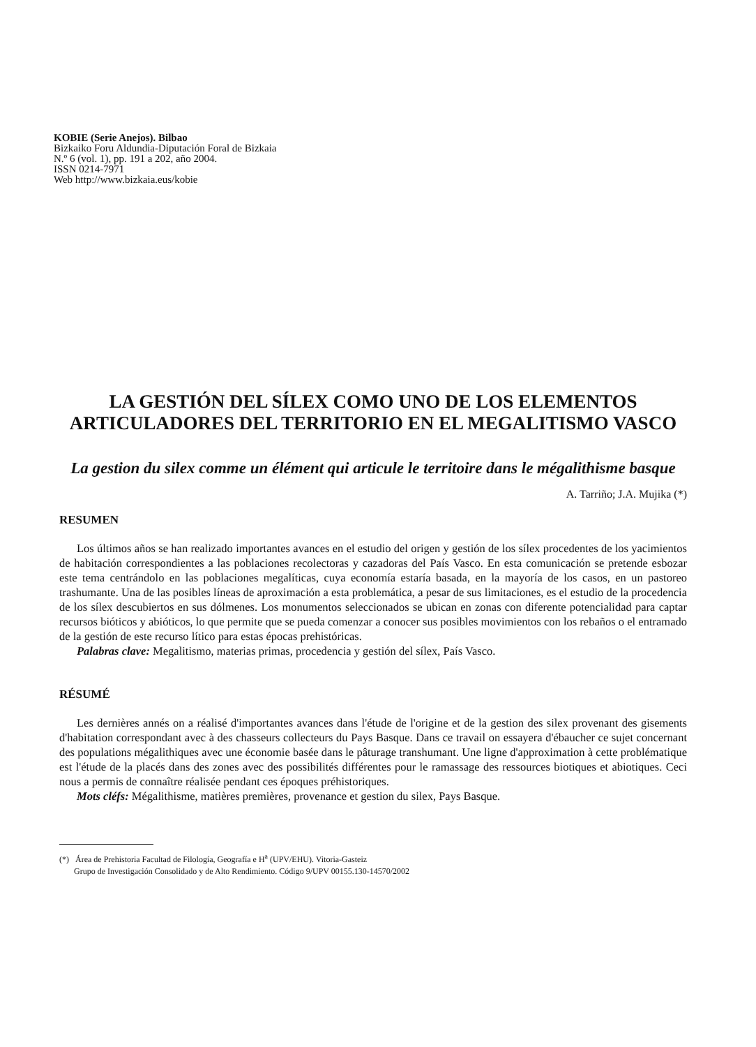KOBIE (Serie Anejos). Bilbao
Bizkaiko Foru Aldundia-Diputación Foral de Bizkaia
N.º 6 (vol. 1), pp. 191 a 202, año 2004.
ISSN 0214-7971
Web http://www.bizkaia.eus/kobie
LA GESTIÓN DEL SÍLEX COMO UNO DE LOS ELEMENTOS ARTICULADORES DEL TERRITORIO EN EL MEGALITISMO VASCO
La gestion du silex comme un élément qui articule le territoire dans le mégalithisme basque
A. Tarriño; J.A. Mujika (*)
RESUMEN
Los últimos años se han realizado importantes avances en el estudio del origen y gestión de los sílex procedentes de los yacimientos de habitación correspondientes a las poblaciones recolectoras y cazadoras del País Vasco. En esta comunicación se pretende esbozar este tema centrándolo en las poblaciones megalíticas, cuya economía estaría basada, en la mayoría de los casos, en un pastoreo trashumante. Una de las posibles líneas de aproximación a esta problemática, a pesar de sus limitaciones, es el estudio de la procedencia de los sílex descubiertos en sus dólmenes. Los monumentos seleccionados se ubican en zonas con diferente potencialidad para captar recursos bióticos y abióticos, lo que permite que se pueda comenzar a conocer sus posibles movimientos con los rebaños o el entramado de la gestión de este recurso lítico para estas épocas prehistóricas.
Palabras clave: Megalitismo, materias primas, procedencia y gestión del sílex, País Vasco.
RÉSUMÉ
Les dernières annés on a réalisé d'importantes avances dans l'étude de l'origine et de la gestion des silex provenant des gisements d'habitation correspondant avec à des chasseurs collecteurs du Pays Basque. Dans ce travail on essayera d'ébaucher ce sujet concernant des populations mégalithiques avec une économie basée dans le pâturage transhumant. Une ligne d'approximation à cette problématique est l'étude de la placés dans des zones avec des possibilités différentes pour le ramassage des ressources biotiques et abiotiques. Ceci nous a permis de connaître réalisée pendant ces époques préhistoriques.
Mots cléfs: Mégalithisme, matières premières, provenance et gestion du silex, Pays Basque.
(*) Área de Prehistoria Facultad de Filología, Geografía e H<sup>a</sup> (UPV/EHU). Vitoria-Gasteiz
Grupo de Investigación Consolidado y de Alto Rendimiento. Código 9/UPV 00155.130-14570/2002